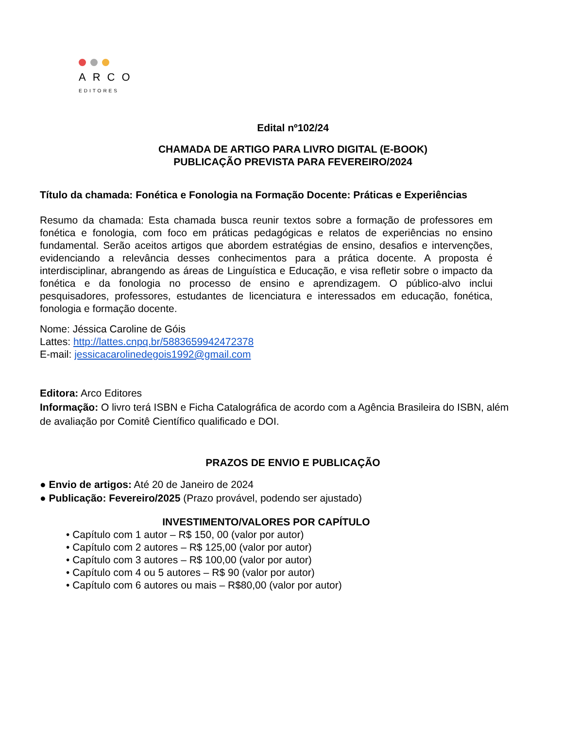ARCO
EDITORES
Edital nº102/24
CHAMADA DE ARTIGO PARA LIVRO DIGITAL (E-BOOK)
PUBLICAÇÃO PREVISTA PARA FEVEREIRO/2024
Título da chamada: Fonética e Fonologia na Formação Docente: Práticas e Experiências
Resumo da chamada: Esta chamada busca reunir textos sobre a formação de professores em fonética e fonologia, com foco em práticas pedagógicas e relatos de experiências no ensino fundamental. Serão aceitos artigos que abordem estratégias de ensino, desafios e intervenções, evidenciando a relevância desses conhecimentos para a prática docente. A proposta é interdisciplinar, abrangendo as áreas de Linguística e Educação, e visa refletir sobre o impacto da fonética e da fonologia no processo de ensino e aprendizagem. O público-alvo inclui pesquisadores, professores, estudantes de licenciatura e interessados em educação, fonética, fonologia e formação docente.
Nome: Jéssica Caroline de Góis
Lattes: http://lattes.cnpq.br/5883659942472378
E-mail: jessicacarolinedegois1992@gmail.com
Editora: Arco Editores
Informação: O livro terá ISBN e Ficha Catalográfica de acordo com a Agência Brasileira do ISBN, além de avaliação por Comitê Científico qualificado e DOI.
PRAZOS DE ENVIO E PUBLICAÇÃO
● Envio de artigos: Até 20 de Janeiro de 2024
● Publicação: Fevereiro/2025 (Prazo provável, podendo ser ajustado)
INVESTIMENTO/VALORES POR CAPÍTULO
• Capítulo com 1 autor – R$ 150, 00 (valor por autor)
• Capítulo com 2 autores – R$ 125,00 (valor por autor)
• Capítulo com 3 autores – R$ 100,00 (valor por autor)
• Capítulo com 4 ou 5 autores – R$ 90 (valor por autor)
• Capítulo com 6 autores ou mais – R$80,00 (valor por autor)